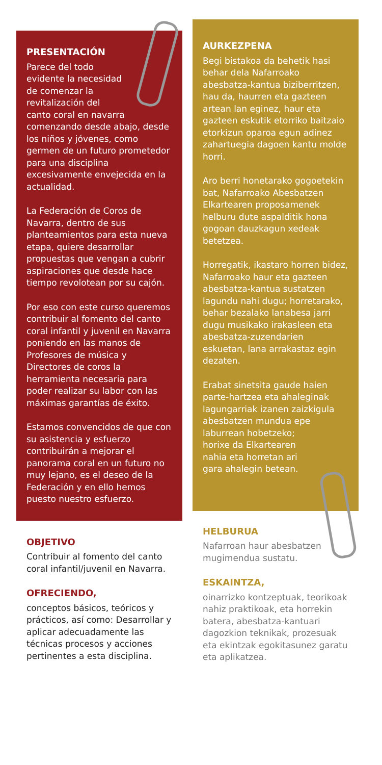PRESENTACIÓN
Parece del todo
evidente la necesidad
de comenzar la
revitalización del
canto coral en navarra comenzando desde abajo, desde los niños y jóvenes, como germen de un futuro prometedor para una disciplina excesivamente envejecida en la actualidad.
La Federación de Coros de Navarra, dentro de sus planteamientos para esta nueva etapa, quiere desarrollar propuestas que vengan a cubrir aspiraciones que desde hace tiempo revolotean por su cajón.
Por eso con este curso queremos contribuir al fomento del canto coral infantil y juvenil en Navarra poniendo en las manos de Profesores de música y Directores de coros la herramienta necesaria para poder realizar su labor con las máximas garantías de éxito.
Estamos convencidos de que con su asistencia y esfuerzo contribuirán a mejorar el panorama coral en un futuro no muy lejano, es el deseo de la Federación y en ello hemos puesto nuestro esfuerzo.
OBJETIVO
Contribuir al fomento del canto coral infantil/juvenil en Navarra.
OFRECIENDO,
conceptos básicos, teóricos y prácticos, así como: Desarrollar y aplicar adecuadamente las técnicas procesos y acciones pertinentes a esta disciplina.
AURKEZPENA
Begi bistakoa da behetik hasi behar dela Nafarroako abesbatza-kantua biziberritzen, hau da, haurren eta gazteen artean lan eginez, haur eta gazteen eskutik etorriko baitzaio etorkizun oparoa egun adinez zahartuegia dagoen kantu molde horri.
Aro berri honetarako gogoetekin bat, Nafarroako Abesbatzen Elkartearen proposamenek helburu dute aspalditik hona gogoan dauzkagun xedeak betetzea.
Horregatik, ikastaro horren bidez, Nafarroako haur eta gazteen abesbatza-kantua sustatzen lagundu nahi dugu; horretarako, behar bezalako lanabesa jarri dugu musikako irakasleen eta abesbatza-zuzendarien eskuetan, lana arrakastaz egin dezaten.
Erabat sinetsita gaude haien parte-hartzea eta ahaleginak lagungarriak izanen zaizkigula abesbatzen mundua epe
laburrean hobetzeko;
horixe da Elkartearen
nahia eta horretan ari
gara ahalegin betean.
HELBURUA
Nafarroan haur abesbatzen mugimendua sustatu.
ESKAINTZA,
oinarrizko kontzeptuak, teorikoak nahiz praktikoak, eta horrekin batera, abesbatza-kantuari dagozkion teknikak, prozesuak eta ekintzak egokitasunez garatu eta aplikatzea.